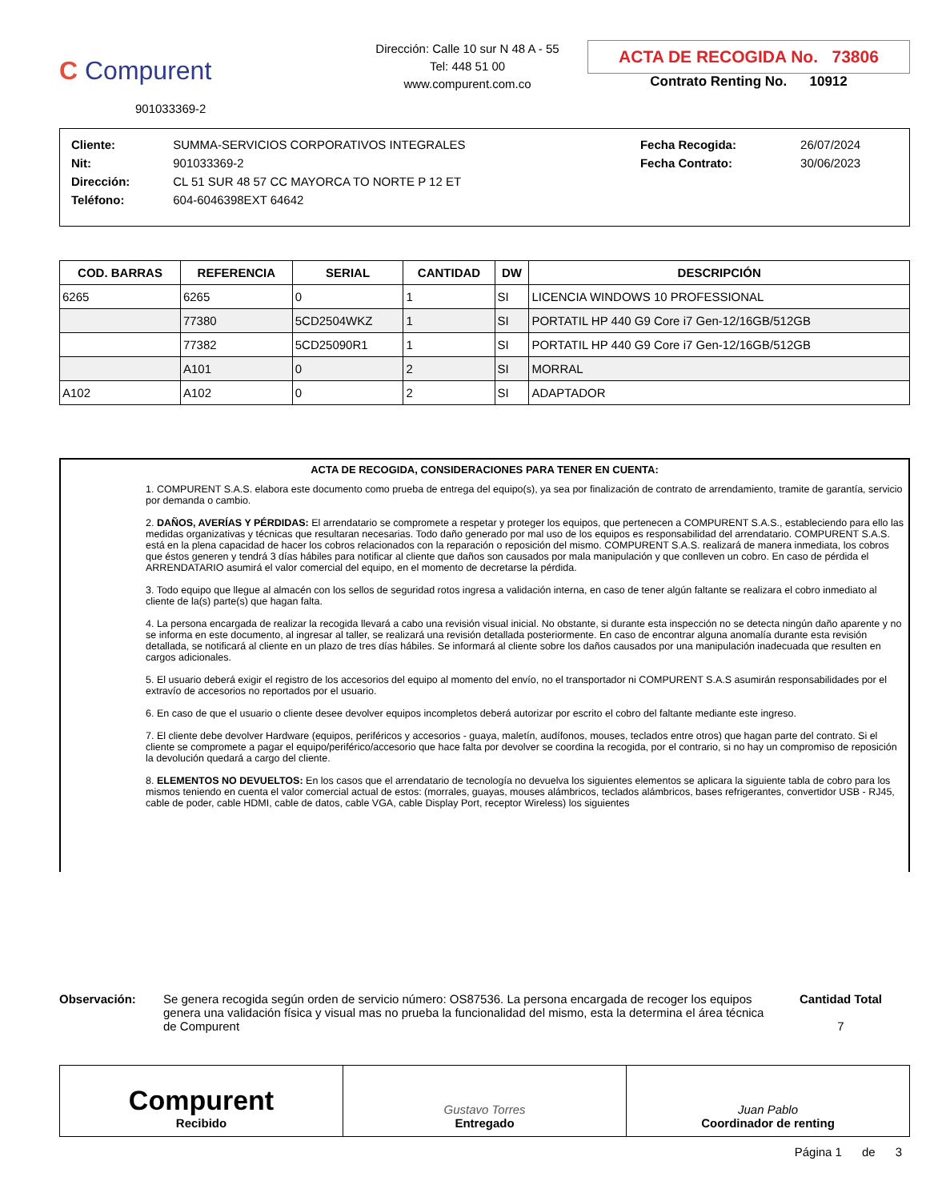C Compurent
901033369-2
Dirección: Calle 10 sur N 48 A - 55
Tel: 448 51 00
www.compurent.com.co
ACTA DE RECOGIDA No. 73806
Contrato Renting No. 10912
| Cliente: | SUMMA-SERVICIOS CORPORATIVOS INTEGRALES | Fecha Recogida: | 26/07/2024 |
| Nit: | 901033369-2 | Fecha Contrato: | 30/06/2023 |
| Dirección: | CL 51 SUR 48 57 CC MAYORCA TO NORTE P 12 ET | | |
| Teléfono: | 604-6046398EXT 64642 | | |
| COD. BARRAS | REFERENCIA | SERIAL | CANTIDAD | DW | DESCRIPCIÓN |
| --- | --- | --- | --- | --- | --- |
| 6265 | 6265 | 0 | 1 | SI | LICENCIA WINDOWS 10 PROFESSIONAL |
| | 77380 | 5CD2504WKZ | 1 | SI | PORTATIL HP 440 G9 Core i7 Gen-12/16GB/512GB |
| | 77382 | 5CD25090R1 | 1 | SI | PORTATIL HP 440 G9 Core i7 Gen-12/16GB/512GB |
| | A101 | 0 | 2 | SI | MORRAL |
| A102 | A102 | 0 | 2 | SI | ADAPTADOR |
ACTA DE RECOGIDA, CONSIDERACIONES PARA TENER EN CUENTA:
1. COMPURENT S.A.S. elabora este documento como prueba de entrega del equipo(s), ya sea por finalización de contrato de arrendamiento, tramite de garantía, servicio por demanda o cambio.
2. DAÑOS, AVERÍAS Y PÉRDIDAS: El arrendatario se compromete a respetar y proteger los equipos, que pertenecen a COMPURENT S.A.S., estableciendo para ello las medidas organizativas y técnicas que resultaran necesarias. Todo daño generado por mal uso de los equipos es responsabilidad del arrendatario. COMPURENT S.A.S. está en la plena capacidad de hacer los cobros relacionados con la reparación o reposición del mismo. COMPURENT S.A.S. realizará de manera inmediata, los cobros que éstos generen y tendrá 3 días hábiles para notificar al cliente que daños son causados por mala manipulación y que conlleven un cobro. En caso de pérdida el ARRENDATARIO asumirá el valor comercial del equipo, en el momento de decretarse la pérdida.
3. Todo equipo que llegue al almacén con los sellos de seguridad rotos ingresa a validación interna, en caso de tener algún faltante se realizara el cobro inmediato al cliente de la(s) parte(s) que hagan falta.
4. La persona encargada de realizar la recogida llevará a cabo una revisión visual inicial. No obstante, si durante esta inspección no se detecta ningún daño aparente y no se informa en este documento, al ingresar al taller, se realizará una revisión detallada posteriormente. En caso de encontrar alguna anomalía durante esta revisión detallada, se notificará al cliente en un plazo de tres días hábiles. Se informará al cliente sobre los daños causados por una manipulación inadecuada que resulten en cargos adicionales.
5. El usuario deberá exigir el registro de los accesorios del equipo al momento del envío, no el transportador ni COMPURENT S.A.S asumirán responsabilidades por el extravío de accesorios no reportados por el usuario.
6. En caso de que el usuario o cliente desee devolver equipos incompletos deberá autorizar por escrito el cobro del faltante mediante este ingreso.
7. El cliente debe devolver Hardware (equipos, periféricos y accesorios - guaya, maletín, audífonos, mouses, teclados entre otros) que hagan parte del contrato. Si el cliente se compromete a pagar el equipo/periférico/accesorio que hace falta por devolver se coordina la recogida, por el contrario, si no hay un compromiso de reposición la devolución quedará a cargo del cliente.
8. ELEMENTOS NO DEVUELTOS: En los casos que el arrendatario de tecnología no devuelva los siguientes elementos se aplicara la siguiente tabla de cobro para los mismos teniendo en cuenta el valor comercial actual de estos: (morrales, guayas, mouses alámbricos, teclados alámbricos, bases refrigerantes, convertidor USB - RJ45, cable de poder, cable HDMI, cable de datos, cable VGA, cable Display Port, receptor Wireless) los siguientes
Observación: Se genera recogida según orden de servicio número: OS87536. La persona encargada de recoger los equipos genera una validación física y visual mas no prueba la funcionalidad del mismo, esta la determina el área técnica de Compurent
Cantidad Total
7
Compurent
Recibido
Gustavo Torres
Entregado
Juan Pablo
Coordinador de renting
Página 1 de 3